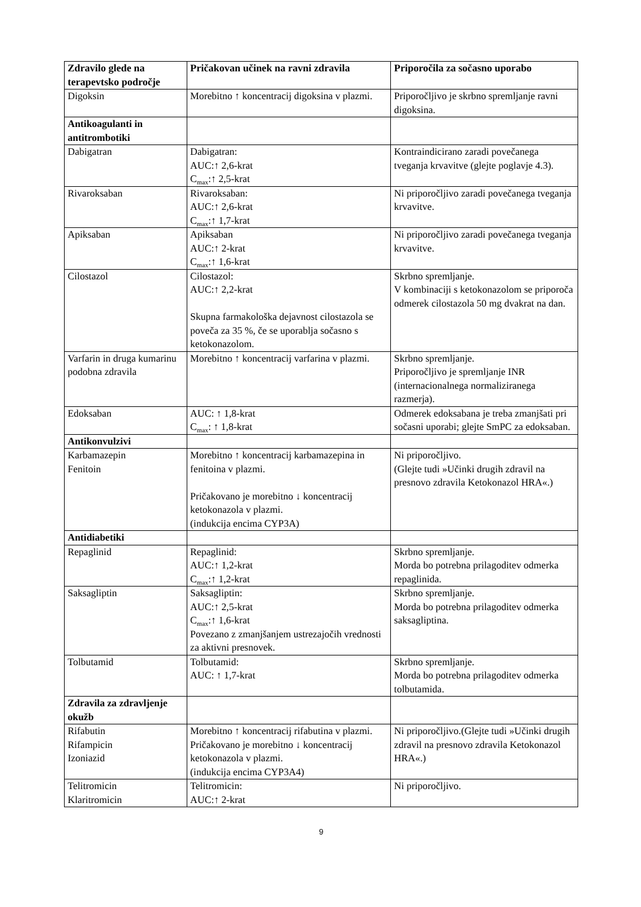| Zdravilo glede na terapevtsko področje | Pričakovan učinek na ravni zdravila | Priporočila za sočasno uporabo |
| --- | --- | --- |
| Digoksin | Morebitno ↑ koncentracij digoksina v plazmi. | Priporočljivo je skrbno spremljanje ravni digoksina. |
| Antikoagulanti in antitrombotiki | | |
| Dabigatran | Dabigatran: AUC:↑ 2,6-krat C<sub>max</sub>:↑ 2,5-krat | Kontraindicirano zaradi povečanega tveganja krvavitve (glejte poglavje 4.3). |
| Rivaroksaban | Rivaroksaban: AUC:↑ 2,6-krat C<sub>max</sub>:↑ 1,7-krat | Ni priporočljivo zaradi povečanega tveganja krvavitve. |
| Apiksaban | Apiksaban AUC:↑ 2-krat C<sub>max</sub>:↑ 1,6-krat | Ni priporočljivo zaradi povečanega tveganja krvavitve. |
| Cilostazol | Cilostazol: AUC:↑ 2,2-krat Skupna farmakološka dejavnost cilostazola se poveča za 35 %, če se uporablja sočasno s ketokonazolom. | Skrbno spremljanje. V kombinaciji s ketokonazolom se priporoča odmerek cilostazola 50 mg dvakrat na dan. |
| Varfarin in druga kumarinu podobna zdravila | Morebitno ↑ koncentracij varfarina v plazmi. | Skrbno spremljanje. Priporočljivo je spremljanje INR (internacionalnega normaliziranega razmerja). |
| Edoksaban | AUC: ↑ 1,8-krat C<sub>max</sub>: ↑ 1,8-krat | Odmerek edoksabana je treba zmanjšati pri sočasni uporabi; glejte SmPC za edoksaban. |
| Antikonvulzivi | | |
| Karbamazepin Fenitoin | Morebitno ↑ koncentracij karbamazepina in fenitoina v plazmi. Pričakovano je morebitno ↓ koncentracij ketokonazola v plazmi. (indukcija encima CYP3A) | Ni priporočljivo. (Glejte tudi »Učinki drugih zdravil na presnovo zdravila Ketokonazol HRA«.) |
| Antidiabetiki | | |
| Repaglinid | Repaglinid: AUC:↑ 1,2-krat C<sub>max</sub>:↑ 1,2-krat | Skrbno spremljanje. Morda bo potrebna prilagoditev odmerka repaglinida. |
| Saksagliptin | Saksagliptin: AUC:↑ 2,5-krat C<sub>max</sub>:↑ 1,6-krat Povezano z zmanjšanjem ustrezajočih vrednosti za aktivni presnovek. | Skrbno spremljanje. Morda bo potrebna prilagoditev odmerka saksagliptina. |
| Tolbutamid | Tolbutamid: AUC: ↑ 1,7-krat | Skrbno spremljanje. Morda bo potrebna prilagoditev odmerka tolbutamida. |
| Zdravila za zdravljenje okužb | | |
| Rifabutin Rifampicin Izoniazid | Morebitno ↑ koncentracij rifabutina v plazmi. Pričakovano je morebitno ↓ koncentracij ketokonazola v plazmi. (indukcija encima CYP3A4) | Ni priporočljivo.(Glejte tudi »Učinki drugih zdravil na presnovo zdravila Ketokonazol HRA«.) |
| Telitromicin Klaritromicin | Telitromicin: AUC:↑ 2-krat | Ni priporočljivo. |
9